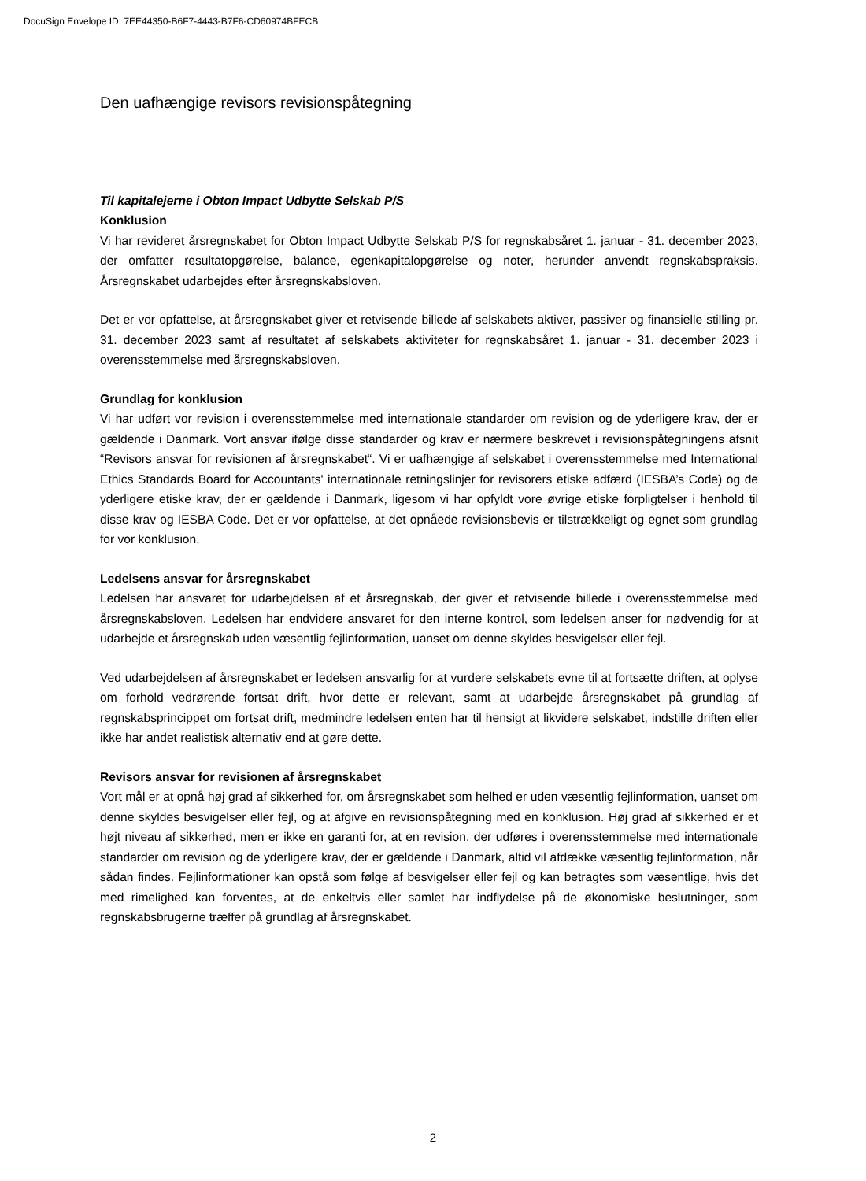DocuSign Envelope ID: 7EE44350-B6F7-4443-B7F6-CD60974BFECB
Den uafhængige revisors revisionspåtegning
Til kapitalejerne i Obton Impact Udbytte Selskab P/S
Konklusion
Vi har revideret årsregnskabet for Obton Impact Udbytte Selskab P/S for regnskabsåret 1. januar - 31. december 2023, der omfatter resultatopgørelse, balance, egenkapitalopgørelse og noter, herunder anvendt regnskabspraksis. Årsregnskabet udarbejdes efter årsregnskabsloven.
Det er vor opfattelse, at årsregnskabet giver et retvisende billede af selskabets aktiver, passiver og finansielle stilling pr. 31. december 2023 samt af resultatet af selskabets aktiviteter for regnskabsåret 1. januar - 31. december 2023 i overensstemmelse med årsregnskabsloven.
Grundlag for konklusion
Vi har udført vor revision i overensstemmelse med internationale standarder om revision og de yderligere krav, der er gældende i Danmark. Vort ansvar ifølge disse standarder og krav er nærmere beskrevet i revisionspåtegningens afsnit “Revisors ansvar for revisionen af årsregnskabet“. Vi er uafhængige af selskabet i overensstemmelse med International Ethics Standards Board for Accountants' internationale retningslinjer for revisorers etiske adfærd (IESBA’s Code) og de yderligere etiske krav, der er gældende i Danmark, ligesom vi har opfyldt vore øvrige etiske forpligtelser i henhold til disse krav og IESBA Code. Det er vor opfattelse, at det opnåede revisionsbevis er tilstrækkeligt og egnet som grundlag for vor konklusion.
Ledelsens ansvar for årsregnskabet
Ledelsen har ansvaret for udarbejdelsen af et årsregnskab, der giver et retvisende billede i overensstemmelse med årsregnskabsloven. Ledelsen har endvidere ansvaret for den interne kontrol, som ledelsen anser for nødvendig for at udarbejde et årsregnskab uden væsentlig fejlinformation, uanset om denne skyldes besvigelser eller fejl.
Ved udarbejdelsen af årsregnskabet er ledelsen ansvarlig for at vurdere selskabets evne til at fortsætte driften, at oplyse om forhold vedrørende fortsat drift, hvor dette er relevant, samt at udarbejde årsregnskabet på grundlag af regnskabsprincippet om fortsat drift, medmindre ledelsen enten har til hensigt at likvidere selskabet, indstille driften eller ikke har andet realistisk alternativ end at gøre dette.
Revisors ansvar for revisionen af årsregnskabet
Vort mål er at opnå høj grad af sikkerhed for, om årsregnskabet som helhed er uden væsentlig fejlinformation, uanset om denne skyldes besvigelser eller fejl, og at afgive en revisionspåtegning med en konklusion. Høj grad af sikkerhed er et højt niveau af sikkerhed, men er ikke en garanti for, at en revision, der udføres i overensstemmelse med internationale standarder om revision og de yderligere krav, der er gældende i Danmark, altid vil afdække væsentlig fejlinformation, når sådan findes. Fejlinformationer kan opstå som følge af besvigelser eller fejl og kan betragtes som væsentlige, hvis det med rimelighed kan forventes, at de enkeltvis eller samlet har indflydelse på de økonomiske beslutninger, som regnskabsbrugerne træffer på grundlag af årsregnskabet.
2